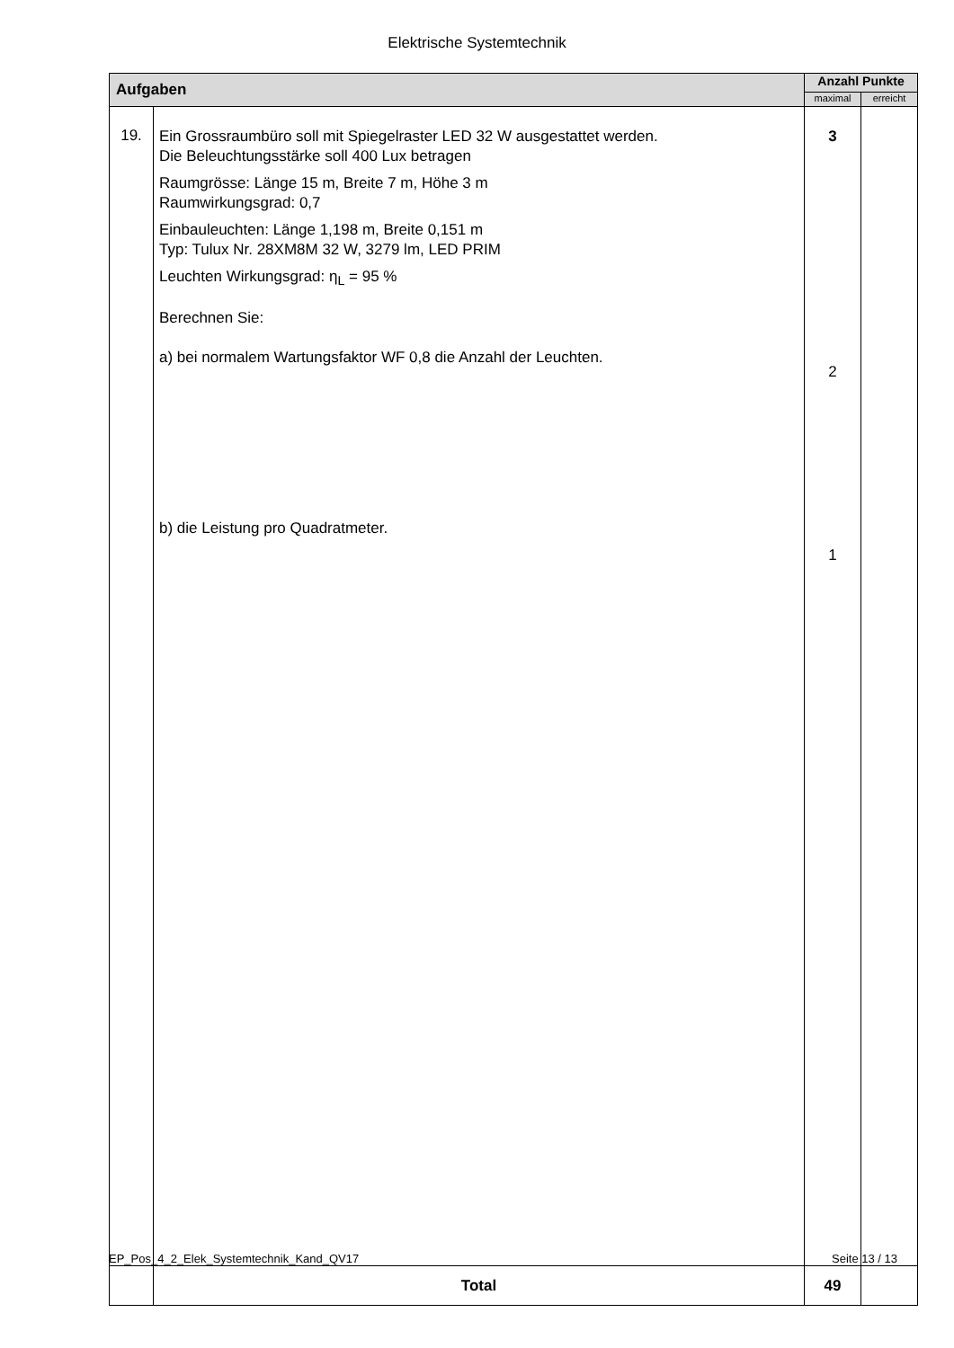Elektrische Systemtechnik
| Aufgaben | | Anzahl Punkte | |
| --- | --- | --- | --- |
| | | maximal | erreicht |
| 19. | Ein Grossraumbüro soll mit Spiegelraster LED 32 W ausgestattet werden. Die Beleuchtungsstärke soll 400 Lux betragen Raumgrösse: Länge 15 m, Breite 7 m, Höhe 3 m Raumwirkungsgrad: 0,7 Einbauleuchten: Länge 1,198 m, Breite 0,151 m Typ: Tulux Nr. 28XM8M 32 W, 3279 lm, LED PRIM Leuchten Wirkungsgrad: η<sub>L</sub> = 95 % Berechnen Sie: a) bei normalem Wartungsfaktor WF 0,8 die Anzahl der Leuchten. b) die Leistung pro Quadratmeter. | 3 2 1 | |
| | Total | 49 | |
EP_Pos_4_2_Elek_Systemtechnik_Kand_QV17 Seite 13 / 13